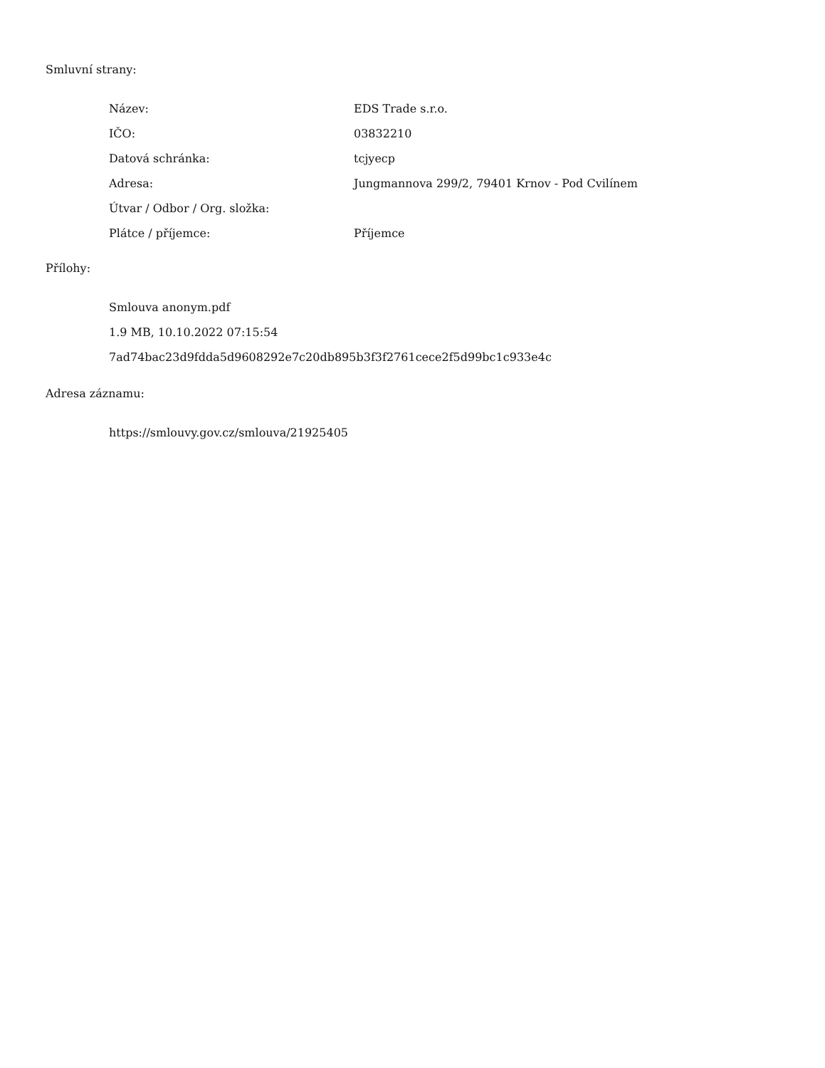Smluvní strany:
| Název: | EDS Trade s.r.o. |
| IČO: | 03832210 |
| Datová schránka: | tcjyecp |
| Adresa: | Jungmannova 299/2, 79401 Krnov - Pod Cvilínem |
| Útvar / Odbor / Org. složka: | |
| Plátce / příjemce: | Příjemce |
Přílohy:
Smlouva anonym.pdf
1.9 MB, 10.10.2022 07:15:54
7ad74bac23d9fdda5d9608292e7c20db895b3f3f2761cece2f5d99bc1c933e4c
Adresa záznamu:
https://smlouvy.gov.cz/smlouva/21925405